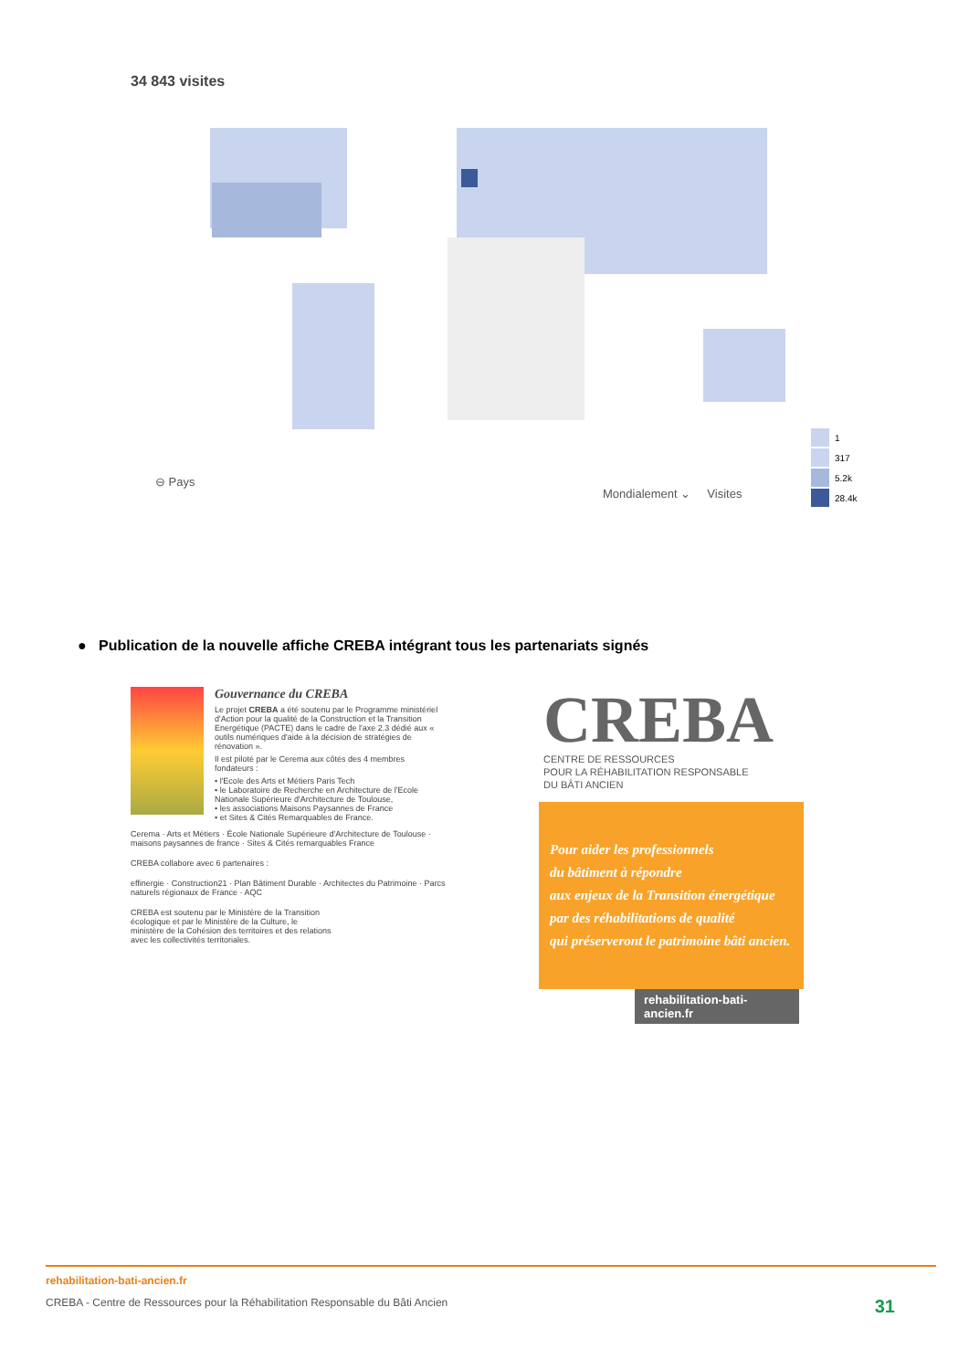34 843 visites
⊖ Pays
Mondialement ⌄ Visites
1
317
5.2k
28.4k
● Publication de la nouvelle affiche CREBA intégrant tous les partenariats signés
Gouvernance du CREBA
Le projet CREBA a été soutenu par le Programme ministériel d'Action pour la qualité de la Construction et la Transition Energétique (PACTE) dans le cadre de l'axe 2.3 dédié aux « outils numériques d'aide à la décision de stratégies de rénovation ».
Il est piloté par le Cerema aux côtés des 4 membres fondateurs :
• l'Ecole des Arts et Métiers Paris Tech
• le Laboratoire de Recherche en Architecture de l'Ecole Nationale Supérieure d'Architecture de Toulouse,
• les associations Maisons Paysannes de France
• et Sites & Cités Remarquables de France.
Cerema · Arts et Métiers · École Nationale Supérieure d'Architecture de Toulouse · maisons paysannes de france · Sites & Cités remarquables France
CREBA collabore avec 6 partenaires :
effinergie · Construction21 · Plan Bâtiment Durable · Architectes du Patrimoine · Parcs naturels régionaux de France · AQC
CREBA est soutenu par le Ministère de la Transition écologique et par le Ministère de la Culture, le ministère de la Cohésion des territoires et des relations avec les collectivités territoriales.
CREBA
CENTRE DE RESSOURCES
POUR LA RÉHABILITATION RESPONSABLE
DU BÂTI ANCIEN
Pour aider les professionnels
du bâtiment à répondre
aux enjeux de la Transition énergétique
par des réhabilitations de qualité
qui préserveront le patrimoine bâti ancien.
rehabilitation-bati-ancien.fr
rehabilitation-bati-ancien.fr
CREBA - Centre de Ressources pour la Réhabilitation Responsable du Bâti Ancien 31